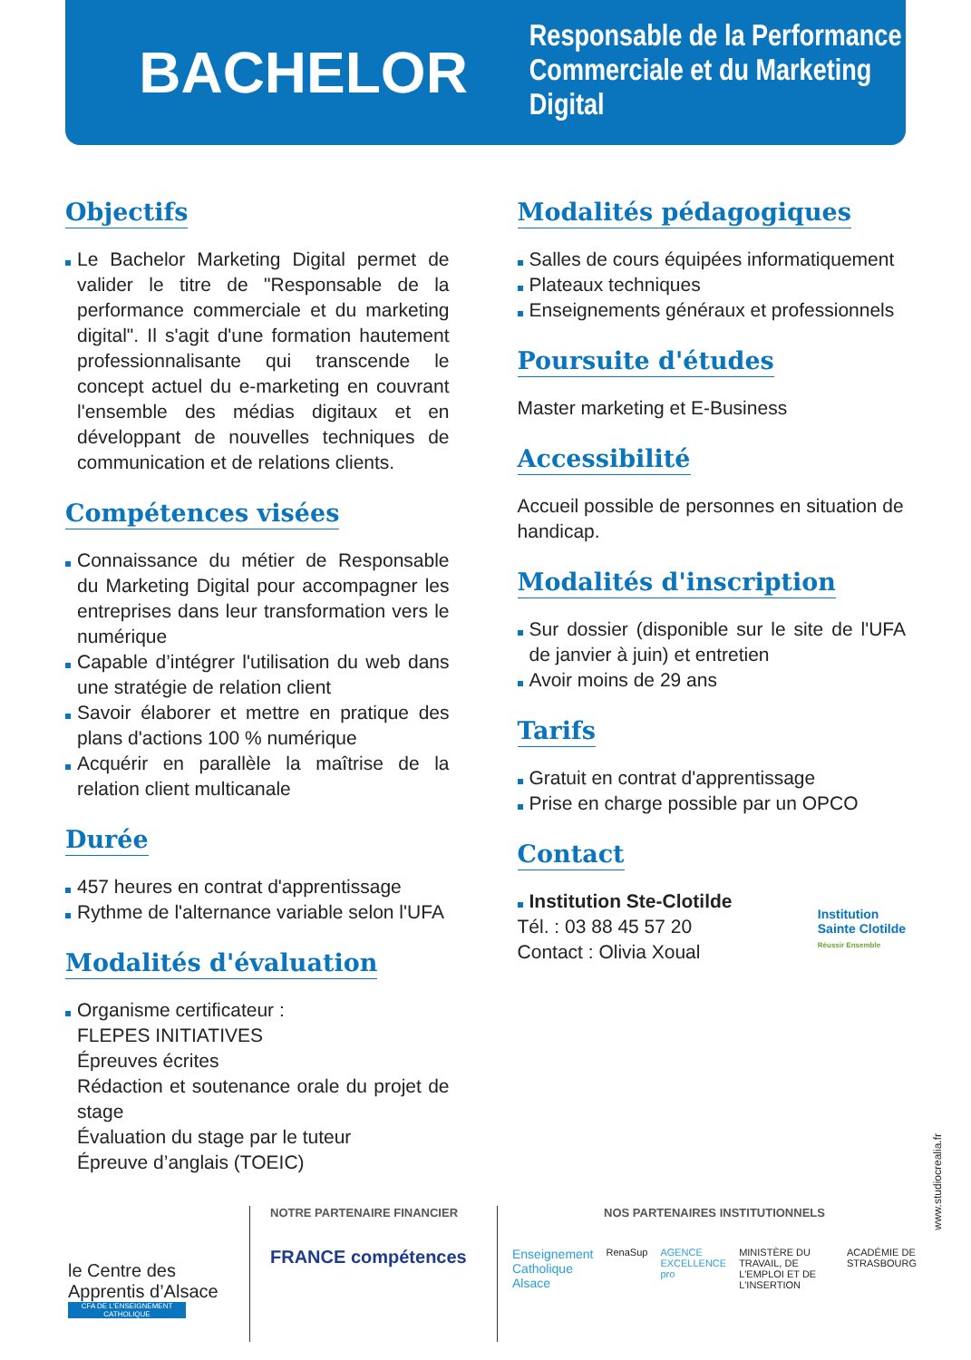BACHELOR
Responsable de la Performance
Commerciale et du Marketing Digital
Objectifs
Le Bachelor Marketing Digital permet de valider le titre de "Responsable de la performance commerciale et du marketing digital". Il s'agit d'une formation hautement professionnalisante qui transcende le concept actuel du e-marketing en couvrant l'ensemble des médias digitaux et en développant de nouvelles techniques de communication et de relations clients.
Compétences visées
Connaissance du métier de Responsable du Marketing Digital pour accompagner les entreprises dans leur transformation vers le numérique
Capable d’intégrer l'utilisation du web dans une stratégie de relation client
Savoir élaborer et mettre en pratique des plans d'actions 100 % numérique
Acquérir en parallèle la maîtrise de la relation client multicanale
Durée
457 heures en contrat d'apprentissage
Rythme de l'alternance variable selon l'UFA
Modalités d'évaluation
Organisme certificateur :
FLEPES INITIATIVES
Épreuves écrites
Rédaction et soutenance orale du projet de stage
Évaluation du stage par le tuteur
Épreuve d’anglais (TOEIC)
Modalités pédagogiques
Salles de cours équipées informatiquement
Plateaux techniques
Enseignements généraux et professionnels
Poursuite d'études
Master marketing et E-Business
Accessibilité
Accueil possible de personnes en situation de handicap.
Modalités d'inscription
Sur dossier (disponible sur le site de l'UFA de janvier à juin) et entretien
Avoir moins de 29 ans
Tarifs
Gratuit en contrat d'apprentissage
Prise en charge possible par un OPCO
Contact
Institution Ste-Clotilde
Tél. : 03 88 45 57 20
Contact : Olivia Xoual
Institution
Sainte Clotilde
Réussir Ensemble
le Centre des Apprentis d’Alsace
CFA DE L'ENSEIGNEMENT CATHOLIQUE
NOTRE PARTENAIRE FINANCIER
FRANCE compétences
NOS PARTENAIRES INSTITUTIONNELS
Enseignement Catholique Alsace RenaSup AGENCE EXCELLENCE pro MINISTÈRE DU TRAVAIL, DE L'EMPLOI ET DE L'INSERTION ACADÉMIE DE STRASBOURG
www.studiocrealia.fr